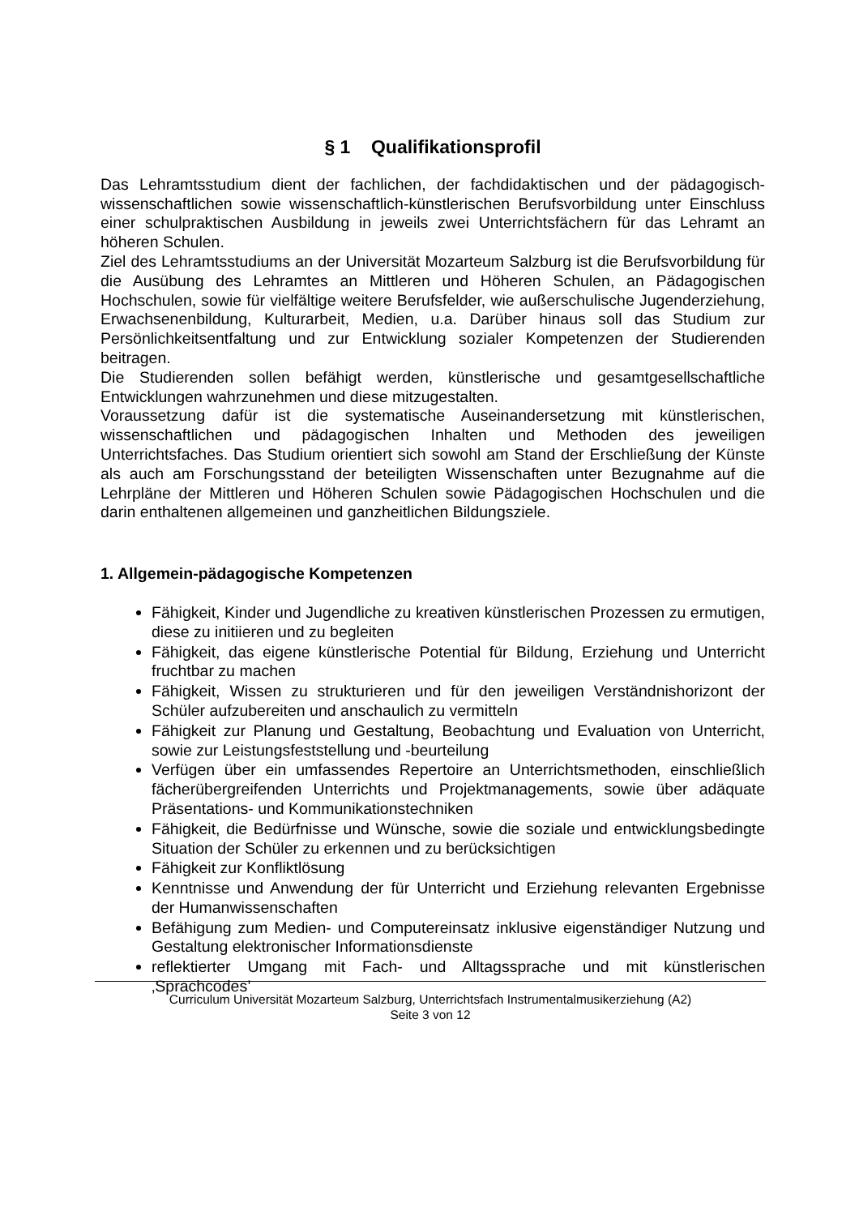§ 1 Qualifikationsprofil
Das Lehramtsstudium dient der fachlichen, der fachdidaktischen und der pädagogisch-wissenschaftlichen sowie wissenschaftlich-künstlerischen Berufsvorbildung unter Einschluss einer schulpraktischen Ausbildung in jeweils zwei Unterrichtsfächern für das Lehramt an höheren Schulen.
Ziel des Lehramtsstudiums an der Universität Mozarteum Salzburg ist die Berufsvorbildung für die Ausübung des Lehramtes an Mittleren und Höheren Schulen, an Pädagogischen Hochschulen, sowie für vielfältige weitere Berufsfelder, wie außerschulische Jugenderziehung, Erwachsenenbildung, Kulturarbeit, Medien, u.a. Darüber hinaus soll das Studium zur Persönlichkeitsentfaltung und zur Entwicklung sozialer Kompetenzen der Studierenden beitragen.
Die Studierenden sollen befähigt werden, künstlerische und gesamtgesellschaftliche Entwicklungen wahrzunehmen und diese mitzugestalten.
Voraussetzung dafür ist die systematische Auseinandersetzung mit künstlerischen, wissenschaftlichen und pädagogischen Inhalten und Methoden des jeweiligen Unterrichtsfaches. Das Studium orientiert sich sowohl am Stand der Erschließung der Künste als auch am Forschungsstand der beteiligten Wissenschaften unter Bezugnahme auf die Lehrpläne der Mittleren und Höheren Schulen sowie Pädagogischen Hochschulen und die darin enthaltenen allgemeinen und ganzheitlichen Bildungsziele.
1. Allgemein-pädagogische Kompetenzen
Fähigkeit, Kinder und Jugendliche zu kreativen künstlerischen Prozessen zu ermutigen, diese zu initiieren und zu begleiten
Fähigkeit, das eigene künstlerische Potential für Bildung, Erziehung und Unterricht fruchtbar zu machen
Fähigkeit, Wissen zu strukturieren und für den jeweiligen Verständnishorizont der Schüler aufzubereiten und anschaulich zu vermitteln
Fähigkeit zur Planung und Gestaltung, Beobachtung und Evaluation von Unterricht, sowie zur Leistungsfeststellung und -beurteilung
Verfügen über ein umfassendes Repertoire an Unterrichtsmethoden, einschließlich fächerübergreifenden Unterrichts und Projektmanagements, sowie über adäquate Präsentations- und Kommunikationstechniken
Fähigkeit, die Bedürfnisse und Wünsche, sowie die soziale und entwicklungsbedingte Situation der Schüler zu erkennen und zu berücksichtigen
Fähigkeit zur Konfliktlösung
Kenntnisse und Anwendung der für Unterricht und Erziehung relevanten Ergebnisse der Humanwissenschaften
Befähigung zum Medien- und Computereinsatz inklusive eigenständiger Nutzung und Gestaltung elektronischer Informationsdienste
reflektierter Umgang mit Fach- und Alltagssprache und mit künstlerischen ‚Sprachcodes’
Curriculum Universität Mozarteum Salzburg, Unterrichtsfach Instrumentalmusikerziehung (A2)
Seite 3 von 12